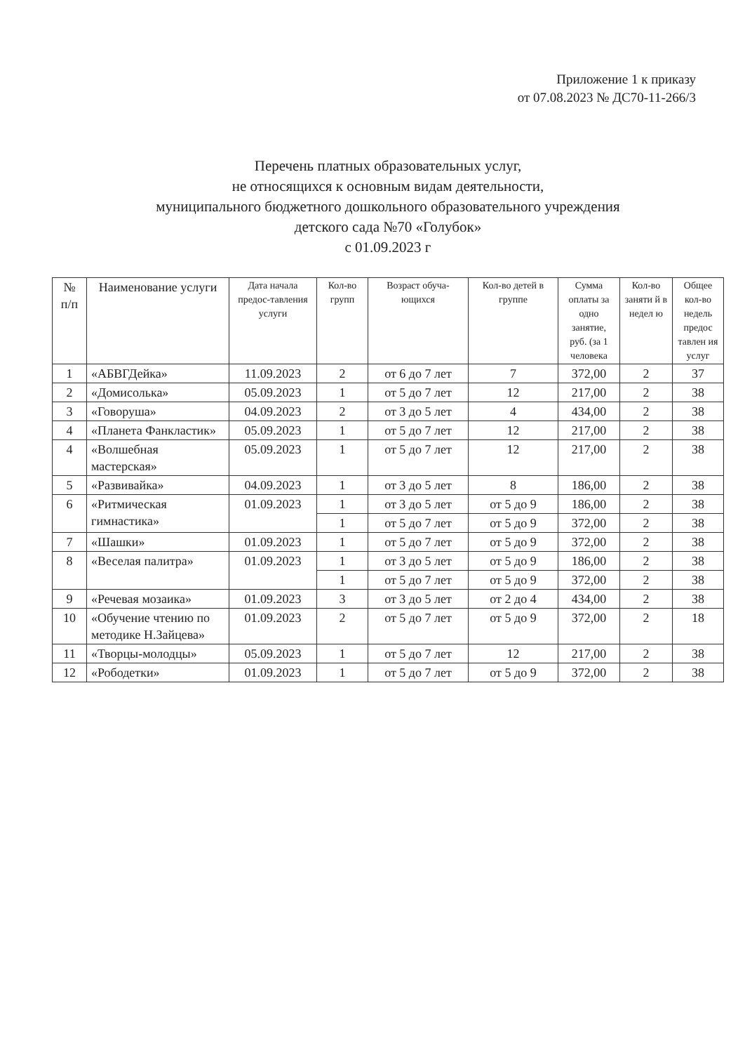Приложение 1 к приказу
от 07.08.2023 № ДС70-11-266/3
Перечень платных образовательных услуг,
не относящихся к основным видам деятельности,
муниципального бюджетного дошкольного образовательного учреждения
детского сада №70 «Голубок»
с 01.09.2023 г
| № п/п | Наименование услуги | Дата начала предос-тавления услуги | Кол-во групп | Возраст обуча-ющихся | Кол-во детей в группе | Сумма оплаты за одно занятие, руб. (за 1 человека | Кол-во заняти й в недел ю | Общее кол-во недель предос тавлен ия услуг |
| --- | --- | --- | --- | --- | --- | --- | --- | --- |
| 1 | «АБВГДейка» | 11.09.2023 | 2 | от 6 до 7 лет | 7 | 372,00 | 2 | 37 |
| 2 | «Домисолька» | 05.09.2023 | 1 | от 5 до 7 лет | 12 | 217,00 | 2 | 38 |
| 3 | «Говоруша» | 04.09.2023 | 2 | от 3 до 5 лет | 4 | 434,00 | 2 | 38 |
| 4 | «Планета Фанкластик» | 05.09.2023 | 1 | от 5 до 7 лет | 12 | 217,00 | 2 | 38 |
| 4 | «Волшебная мастерская» | 05.09.2023 | 1 | от 5 до 7 лет | 12 | 217,00 | 2 | 38 |
| 5 | «Развивайка» | 04.09.2023 | 1 | от 3 до 5 лет | 8 | 186,00 | 2 | 38 |
| 6 | «Ритмическая гимнастика» | 01.09.2023 | 1 | от 3 до 5 лет | от 5 до 9 | 186,00 | 2 | 38 |
| | | | 1 | от 5 до 7 лет | от 5 до 9 | 372,00 | 2 | 38 |
| 7 | «Шашки» | 01.09.2023 | 1 | от 5 до 7 лет | от 5 до 9 | 372,00 | 2 | 38 |
| 8 | «Веселая палитра» | 01.09.2023 | 1 | от 3 до 5 лет | от 5 до 9 | 186,00 | 2 | 38 |
| | | | 1 | от 5 до 7 лет | от 5 до 9 | 372,00 | 2 | 38 |
| 9 | «Речевая мозаика» | 01.09.2023 | 3 | от 3 до 5 лет | от 2 до 4 | 434,00 | 2 | 38 |
| 10 | «Обучение чтению по методике Н.Зайцева» | 01.09.2023 | 2 | от 5 до 7 лет | от 5 до 9 | 372,00 | 2 | 18 |
| 11 | «Творцы-молодцы» | 05.09.2023 | 1 | от 5 до 7 лет | 12 | 217,00 | 2 | 38 |
| 12 | «Рободетки» | 01.09.2023 | 1 | от 5 до 7 лет | от 5 до 9 | 372,00 | 2 | 38 |